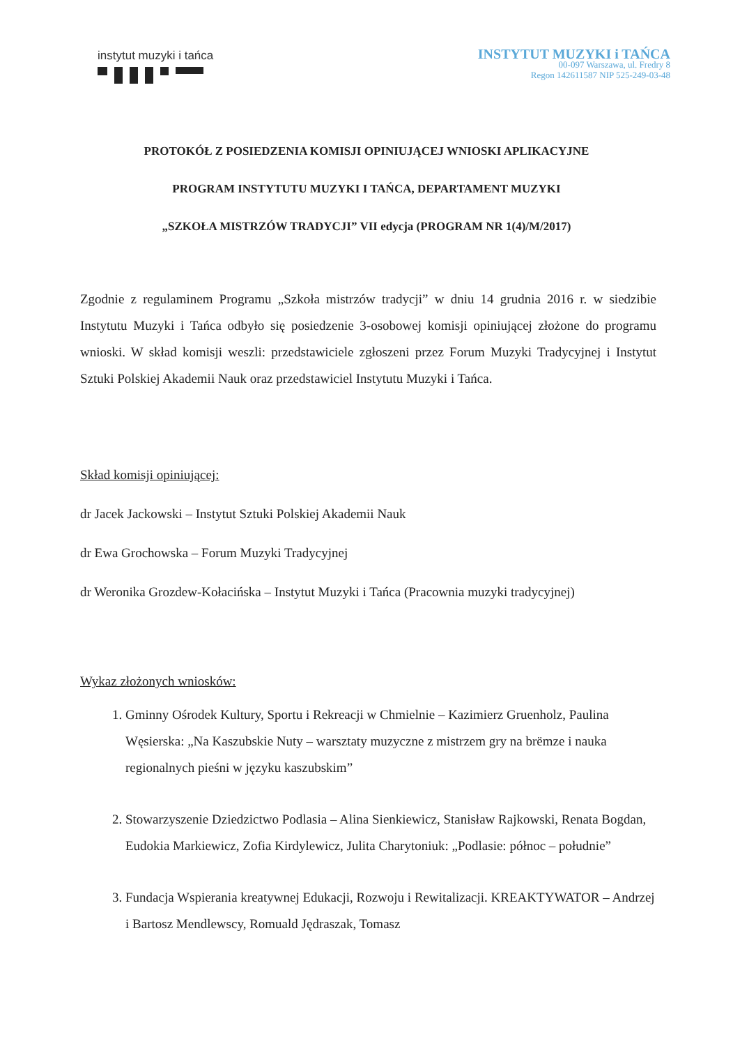instytut muzyki i tańca
INSTYTUT MUZYKI i TAŃCA
00-097 Warszawa, ul. Fredry 8
Regon 142611587 NIP 525-249-03-48
PROTOKÓŁ Z POSIEDZENIA KOMISJI OPINIUJĄCEJ WNIOSKI APLIKACYJNE
PROGRAM INSTYTUTU MUZYKI I TAŃCA, DEPARTAMENT MUZYKI
„SZKOŁA MISTRZÓW TRADYCJI” VII edycja (PROGRAM NR 1(4)/M/2017)
Zgodnie z regulaminem Programu „Szkoła mistrzów tradycji” w dniu 14 grudnia 2016 r. w siedzibie Instytutu Muzyki i Tańca odbyło się posiedzenie 3-osobowej komisji opiniującej złożone do programu wnioski. W skład komisji weszli: przedstawiciele zgłoszeni przez Forum Muzyki Tradycyjnej i Instytut Sztuki Polskiej Akademii Nauk oraz przedstawiciel Instytutu Muzyki i Tańca.
Skład komisji opiniującej:
dr Jacek Jackowski – Instytut Sztuki Polskiej Akademii Nauk
dr Ewa Grochowska – Forum Muzyki Tradycyjnej
dr Weronika Grozdew-Kołacińska – Instytut Muzyki i Tańca (Pracownia muzyki tradycyjnej)
Wykaz złożonych wniosków:
1. Gminny Ośrodek Kultury, Sportu i Rekreacji w Chmielnie – Kazimierz Gruenholz, Paulina Węsierska: „Na Kaszubskie Nuty – warsztaty muzyczne z mistrzem gry na brëmze i nauka regionalnych pieśni w języku kaszubskim”
2. Stowarzyszenie Dziedzictwo Podlasia – Alina Sienkiewicz, Stanisław Rajkowski, Renata Bogdan, Eudokia Markiewicz, Zofia Kirdylewicz, Julita Charytoniuk: „Podlasie: północ – południe”
3. Fundacja Wspierania kreatywnej Edukacji, Rozwoju i Rewitalizacji. KREAKTYWATOR – Andrzej i Bartosz Mendlewscy, Romuald Jędraszak, Tomasz